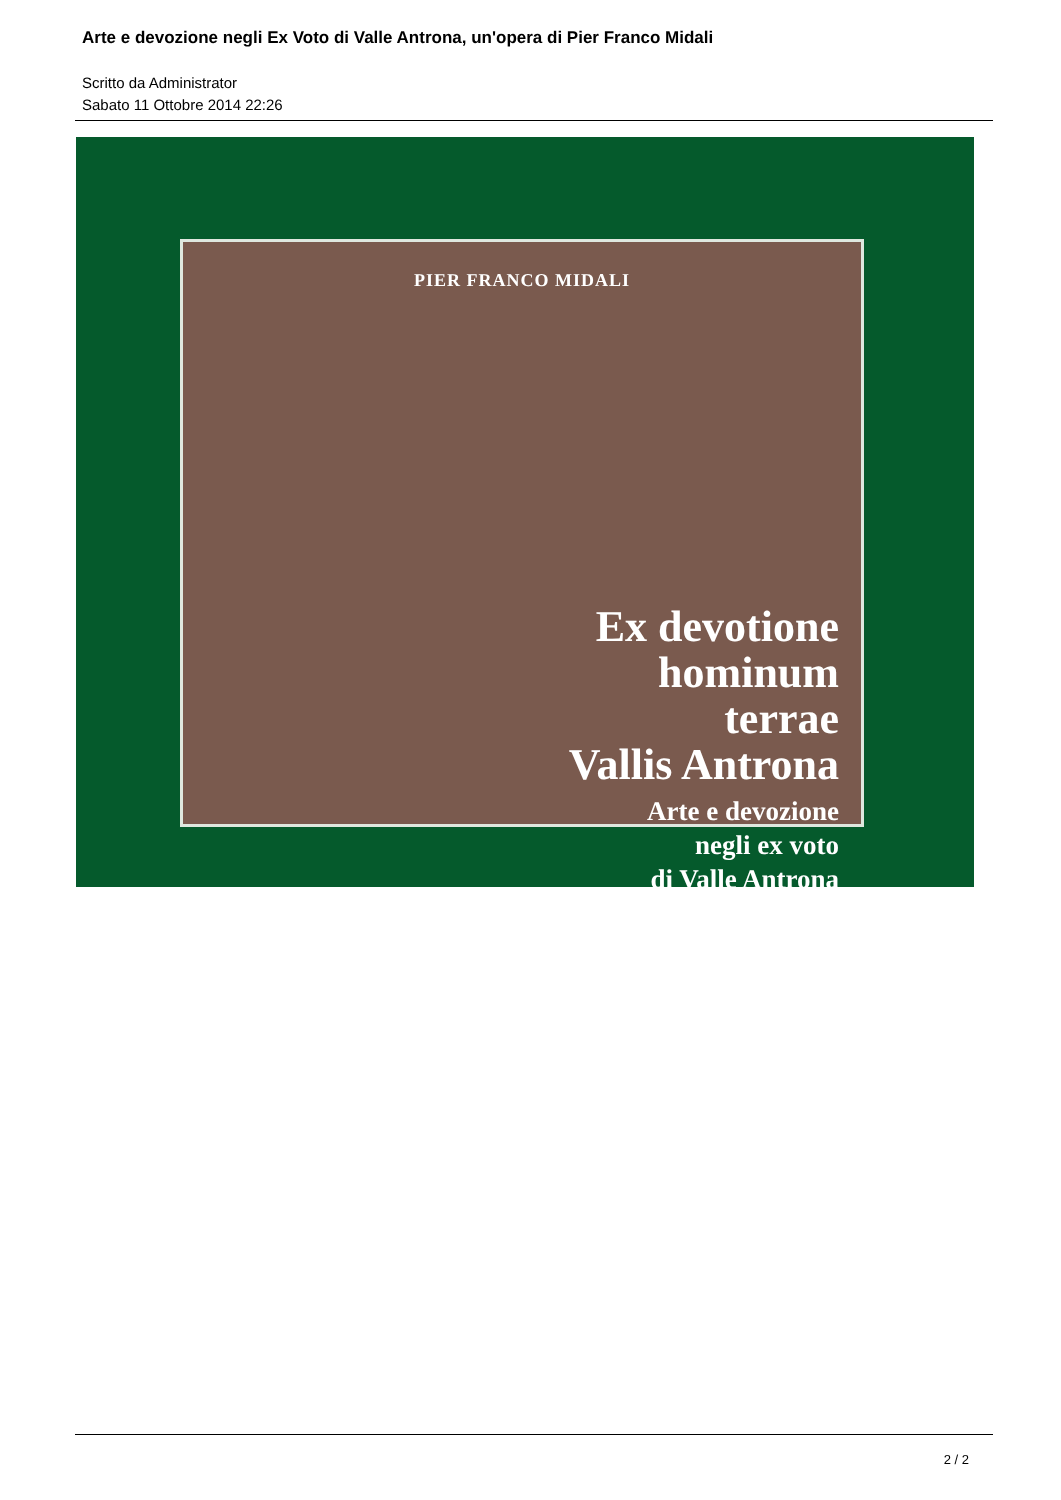Arte e devozione negli Ex Voto di Valle Antrona, un'opera di Pier Franco Midali
Scritto da Administrator
Sabato 11 Ottobre 2014 22:26
PIER FRANCO MIDALI
Ex devotione
hominum
terrae
Vallis Antrona
Arte e devozione
negli ex voto
di Valle Antrona
2 / 2